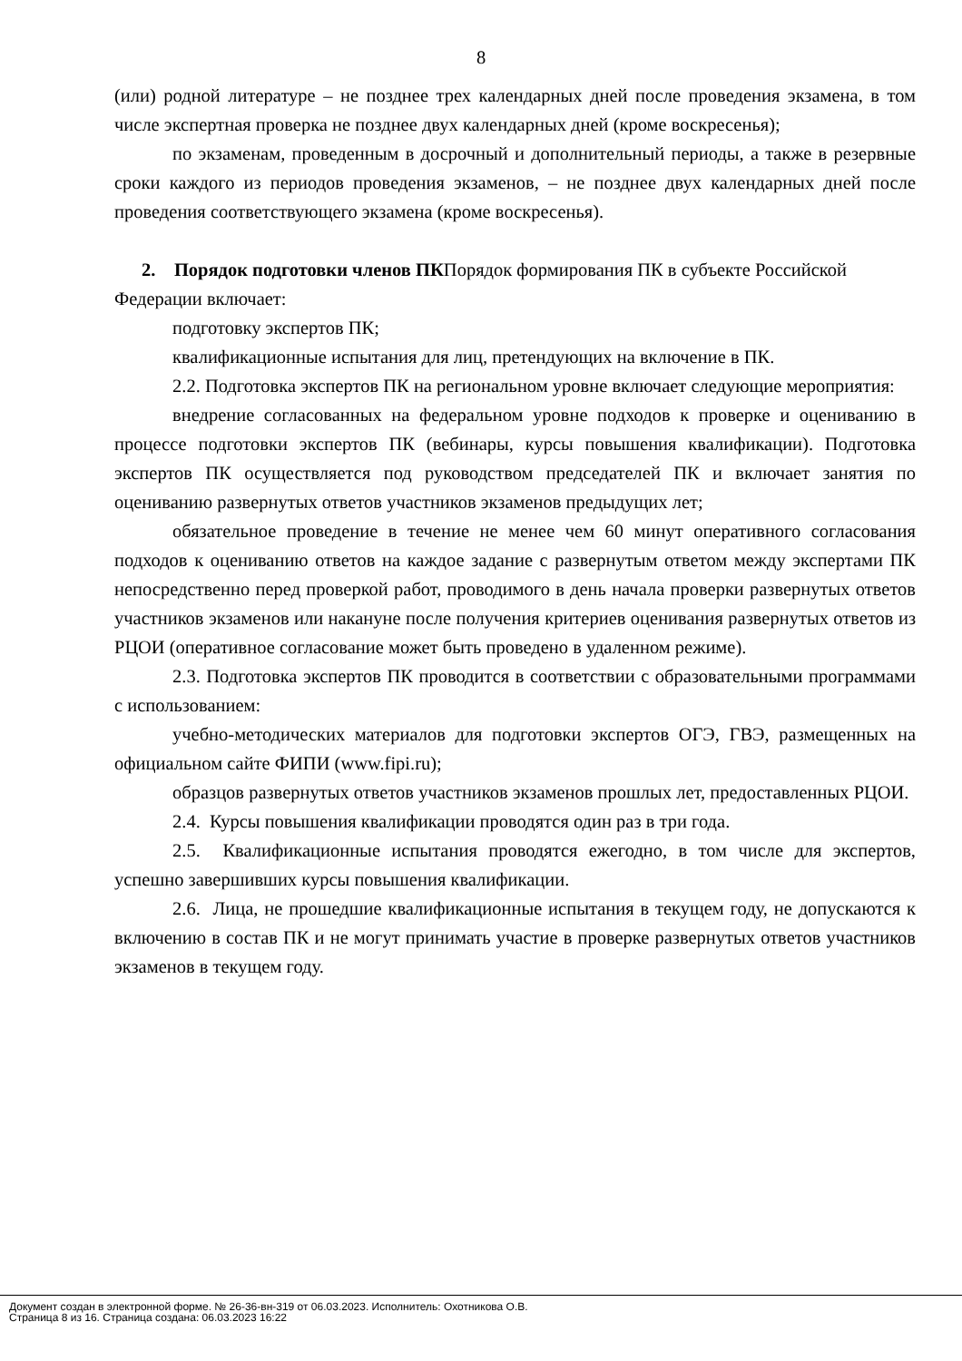8
(или) родной литературе – не позднее трех календарных дней после проведения экзамена, в том числе экспертная проверка не позднее двух календарных дней (кроме воскресенья);
по экзаменам, проведенным в досрочный и дополнительный периоды, а также в резервные сроки каждого из периодов проведения экзаменов, – не позднее двух календарных дней после проведения соответствующего экзамена (кроме воскресенья).
2. Порядок подготовки членов ПКПорядок формирования ПК в субъекте Российской Федерации включает:
подготовку экспертов ПК;
квалификационные испытания для лиц, претендующих на включение в ПК.
2.2. Подготовка экспертов ПК на региональном уровне включает следующие мероприятия:
внедрение согласованных на федеральном уровне подходов к проверке и оцениванию в процессе подготовки экспертов ПК (вебинары, курсы повышения квалификации). Подготовка экспертов ПК осуществляется под руководством председателей ПК и включает занятия по оцениванию развернутых ответов участников экзаменов предыдущих лет;
обязательное проведение в течение не менее чем 60 минут оперативного согласования подходов к оцениванию ответов на каждое задание с развернутым ответом между экспертами ПК непосредственно перед проверкой работ, проводимого в день начала проверки развернутых ответов участников экзаменов или накануне после получения критериев оценивания развернутых ответов из РЦОИ (оперативное согласование может быть проведено в удаленном режиме).
2.3. Подготовка экспертов ПК проводится в соответствии с образовательными программами с использованием:
учебно-методических материалов для подготовки экспертов ОГЭ, ГВЭ, размещенных на официальном сайте ФИПИ (www.fipi.ru);
образцов развернутых ответов участников экзаменов прошлых лет, предоставленных РЦОИ.
2.4. Курсы повышения квалификации проводятся один раз в три года.
2.5. Квалификационные испытания проводятся ежегодно, в том числе для экспертов, успешно завершивших курсы повышения квалификации.
2.6. Лица, не прошедшие квалификационные испытания в текущем году, не допускаются к включению в состав ПК и не могут принимать участие в проверке развернутых ответов участников экзаменов в текущем году.
Документ создан в электронной форме. № 26-36-вн-319 от 06.03.2023. Исполнитель: Охотникова О.В.
Страница 8 из 16. Страница создана: 06.03.2023 16:22